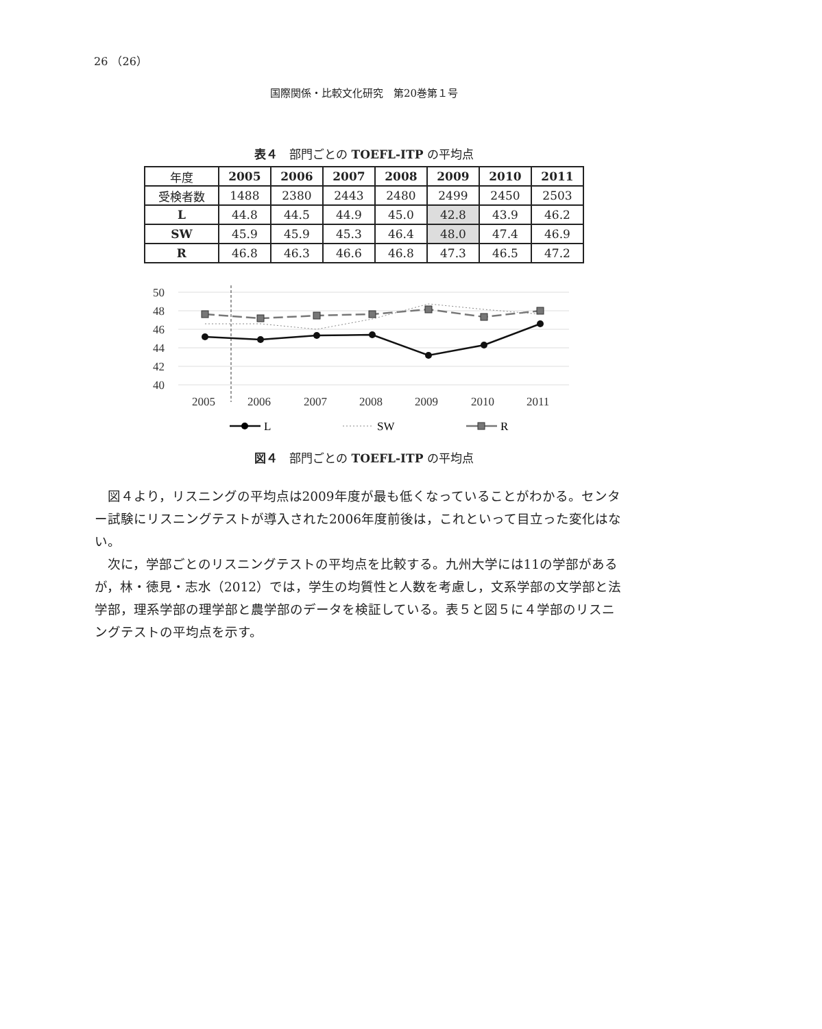26 （26）
国際関係・比較文化研究　第20巻第１号
表４　部門ごとの TOEFL-ITP の平均点
| 年度 | 2005 | 2006 | 2007 | 2008 | 2009 | 2010 | 2011 |
| --- | --- | --- | --- | --- | --- | --- | --- |
| 受検者数 | 1488 | 2380 | 2443 | 2480 | 2499 | 2450 | 2503 |
| L | 44.8 | 44.5 | 44.9 | 45.0 | 42.8 | 43.9 | 46.2 |
| SW | 45.9 | 45.9 | 45.3 | 46.4 | 48.0 | 47.4 | 46.9 |
| R | 46.8 | 46.3 | 46.6 | 46.8 | 47.3 | 46.5 | 47.2 |
50
48
46
44
42
40
2005
2006
2007
2008
2009
2010
2011
L
SW
R
図４　部門ごとの TOEFL-ITP の平均点
図４より，リスニングの平均点は2009年度が最も低くなっていることがわかる。センター試験にリスニングテストが導入された2006年度前後は，これといって目立った変化はない。
次に，学部ごとのリスニングテストの平均点を比較する。九州大学には11の学部があるが，林・徳見・志水（2012）では，学生の均質性と人数を考慮し，文系学部の文学部と法学部，理系学部の理学部と農学部のデータを検証している。表５と図５に４学部のリスニングテストの平均点を示す。